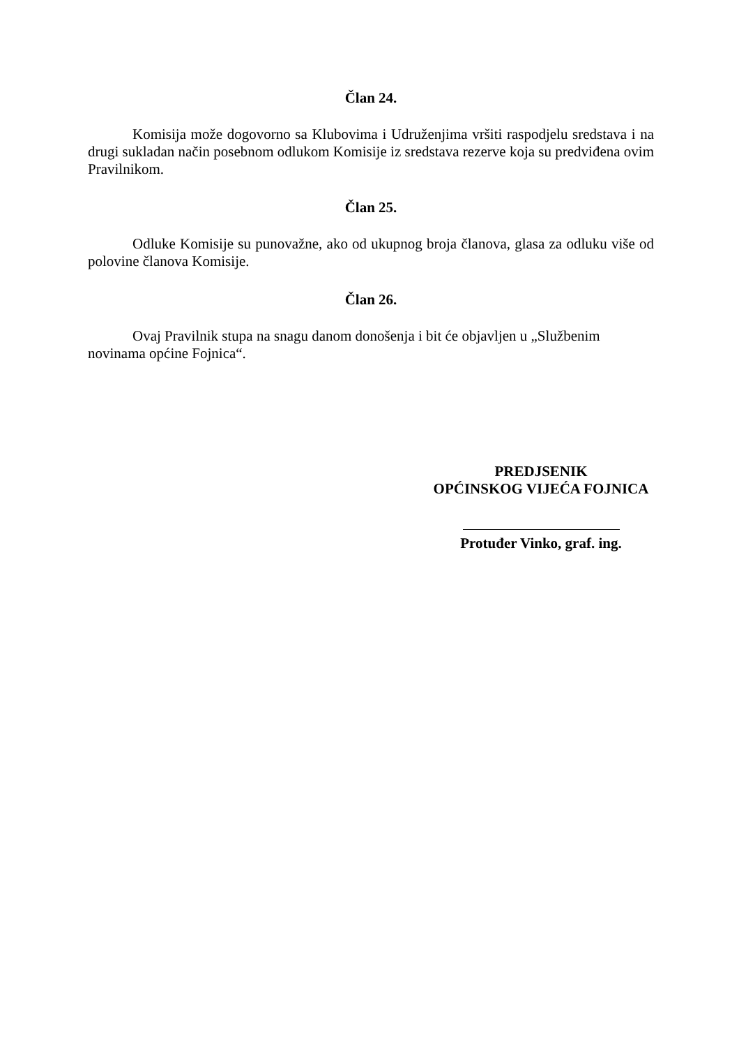Član 24.
Komisija može dogovorno sa Klubovima i Udruženjima vršiti raspodjelu sredstava i na drugi sukladan način posebnom odlukom Komisije iz sredstava rezerve koja su predviđena ovim Pravilnikom.
Član 25.
Odluke Komisije su punovažne, ako od ukupnog broja članova, glasa za odluku više od polovine članova Komisije.
Član 26.
Ovaj Pravilnik stupa na snagu danom donošenja i bit će objavljen u „Službenim novinama općine Fojnica“.
PREDJSENIK
OPĆINSKOG VIJEĆA FOJNICA
Protuđer Vinko, graf. ing.